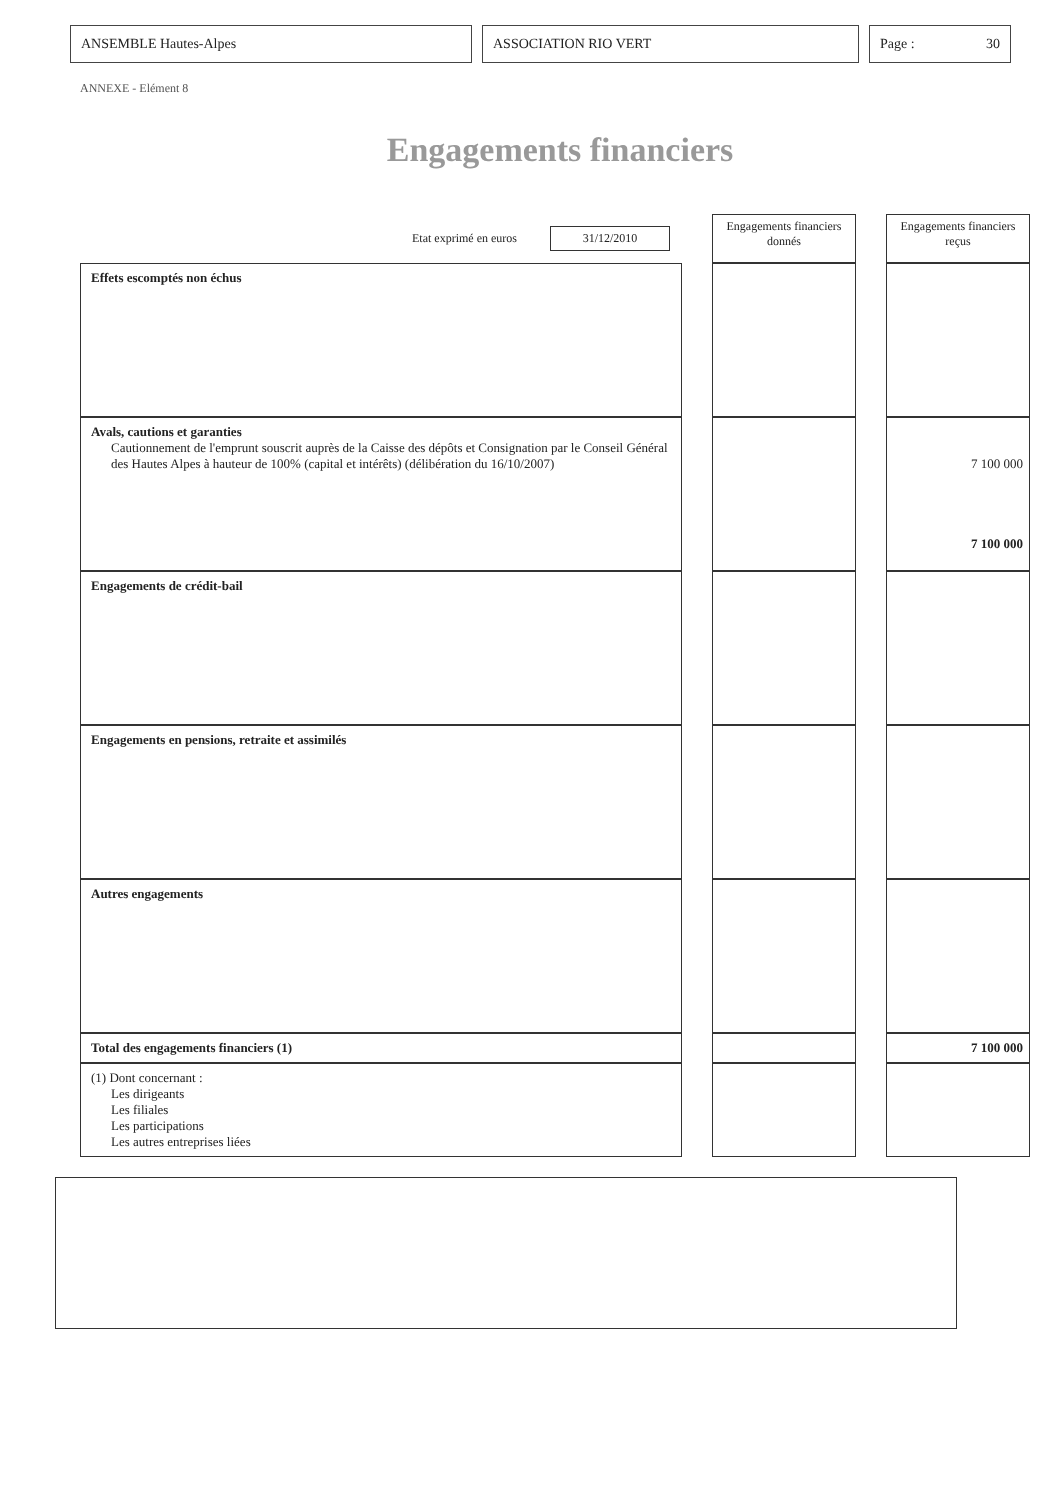ANSEMBLE Hautes-Alpes ASSOCIATION RIO VERT Page : 30
ANNEXE - Elément 8
Engagements financiers
| Etat exprimé en euros 31/12/2010 | | Engagements financiers donnés | | Engagements financiers reçus |
| Effets escomptés non échus | | | | |
| Avals, cautions et garanties Cautionnement de l'emprunt souscrit auprès de la Caisse des dépôts et Consignation par le Conseil Général des Hautes Alpes à hauteur de 100% (capital et intérêts) (délibération du 16/10/2007) | | | | 7 100 000 7 100 000 |
| Engagements de crédit-bail | | | | |
| Engagements en pensions, retraite et assimilés | | | | |
| Autres engagements | | | | |
| Total des engagements financiers (1) | | | | 7 100 000 |
| (1) Dont concernant : Les dirigeants Les filiales Les participations Les autres entreprises liées | | | | |